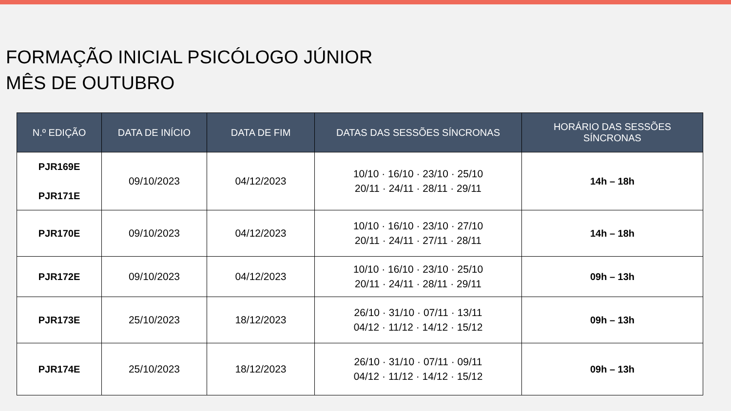FORMAÇÃO INICIAL PSICÓLOGO JÚNIOR
MÊS DE OUTUBRO
| N.º EDIÇÃO | DATA DE INÍCIO | DATA DE FIM | DATAS DAS SESSÕES SÍNCRONAS | HORÁRIO DAS SESSÕES SÍNCRONAS |
| --- | --- | --- | --- | --- |
| PJR169E PJR171E | 09/10/2023 | 04/12/2023 | 10/10 · 16/10 · 23/10 · 25/10 20/11 · 24/11 · 28/11 · 29/11 | 14h – 18h |
| PJR170E | 09/10/2023 | 04/12/2023 | 10/10 · 16/10 · 23/10 · 27/10 20/11 · 24/11 · 27/11 · 28/11 | 14h – 18h |
| PJR172E | 09/10/2023 | 04/12/2023 | 10/10 · 16/10 · 23/10 · 25/10 20/11 · 24/11 · 28/11 · 29/11 | 09h – 13h |
| PJR173E | 25/10/2023 | 18/12/2023 | 26/10 · 31/10 · 07/11 · 13/11 04/12 · 11/12 · 14/12 · 15/12 | 09h – 13h |
| PJR174E | 25/10/2023 | 18/12/2023 | 26/10 · 31/10 · 07/11 · 09/11 04/12 · 11/12 · 14/12 · 15/12 | 09h – 13h |